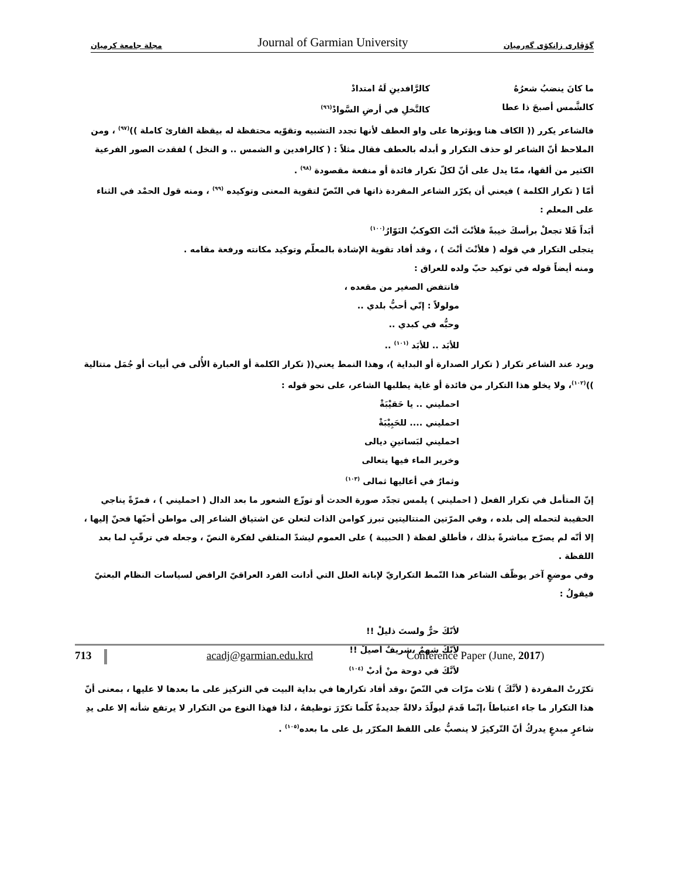مجلة جامعة كرميان Journal of Garmian University گۆڤاری زانكۆی گەرمیان
ما كانَ ينضبُ شعرُهُ كالرَّافدينِ لَهُ امتدادْ
كالشَّمس أصبحَ ذا عطا كالنَّخلِ في أرضِ السَّوادْ<sup>(٩٦)</sup>
فالشاعر يكرر (( الكاف هنا ويؤثرها على واو العطف لأنها تجدد التشبيه وتقوّيه محتفظة له بيقظة القارئ كاملة ))<sup>(٩٧)</sup> ، ومن الملاحظ أنّ الشاعر لو حذف التكرار و أبدله بالعطف فقال مثلاً : ( كالرافدين و الشمس .. و النخل ) لفقدت الصور الفرعية الكثير من ألقها، ممّا يدل على أنّ لكلّ تكرار فائدة أو منفعة مقصودة <sup>(٩٨)</sup> .
أمّا ( تكرار الكلمة ) فيعني أن يكرّر الشاعر المفردة ذاتها في النّصّ لتقوية المعنى وتوكيده <sup>(٩٩)</sup> ، ومنه قول الحمْد في الثناء على المعلم :
أبَداً فَلا تجعلْ برأسكَ خيبةً فلأنْتَ أنْتَ الكوكبُ النَوّارُ<sup>(١٠٠)</sup>
يتجلى التكرار في قوله ( فلأنْتَ أنْتَ ) ، وقد أفاد تقوية الإشادة بالمعلّم وتوكيد مكانته ورفعة مقامه .
ومنه أيضاً قوله في توكيد حبّ ولده للعراق :
فانتفض الصغير من مقعده ،
مولولاً : إنّي أحبُّ بلدي ..
وحبُّه في كبدي ..
للأبَد .. للأبَد <sup>(١٠١)</sup> ..
ويرد عند الشاعر تكرار ( تكرار الصدارة أو البداية )، وهذا النمط يعني(( تكرار الكلمة أو العبارة الأُلى في أبيات أو جُمَل متتالية ))<sup>(١٠٢)</sup>، ولا يخلو هذا التكرار من فائدة أو غاية يطلبها الشاعر، على نحو قوله :
احمليني .. يا حَقيْبَةْ
احمليني .... للحَبِيْبَةْ
احمليني لبَساتينِ ديالى
وخرير الماء فيها يتعالى
وثمارٌ في أعاليها ثمالى <sup>(١٠٣)</sup>
إنّ المتأمل في تكرار الفعل ( احمليني ) يلمس تجدّد صورة الحدث أو توزّع الشعور ما بعد الدال ( احمليني ) ، فمرّةً يناجي الحقيبة لتحمله إلى بلده ، وفي المرّتين المتتاليتين تبرز كوامن الذات لتعلن عن اشتياق الشاعر إلى مواطن أحبّها فحنّ إليها ، إلا أنّه لم يصرّح مباشرةً بذلك ، فأطلق لفظة ( الحبيبة ) على العموم ليشدّ المتلقي لفكرة النصّ ، وجعله في ترقّبٍ لما بعد اللفظة .
وفي موضعٍ آخر يوظّف الشاعر هذا النّمط التكراريّ لإبانة العلل التي أدانت الفرد العراقيّ الرافض لسياسات النظام البعثيّ فيقولُ :
لأنّكَ حرٌّ ولستَ ذليلْ !!
لأنَّكَ شهمٌ ،شريفٌ أصيلْ !!
لأنَّكَ في دوحة منْ أدبْ <sup>(١٠٤)</sup>
تكرّرتْ المفردة ( لأنَّكَ ) ثلاث مرّات في النّصّ ،وقد أفاد تكرارها في بداية البيت في التركيز على ما بعدها لا عليها ، بمعنى أنّ هذا التكرار ما جاء اعتباطاً ،إنّما قَدمَ ليولّدَ دلالةً جديدةً كلّما تكرّرَ توظيفهُ ، لذا فهذا النوع من التكرار لا يرتفع شأنه إلا على يدِ شاعرٍ مبدعٍ يدركُ أنّ التّركيزَ لا ينصبُّ على اللفظ المكرّر بل على ما بعده<sup>(١٠٥)</sup> .
713 acadj@garmian.edu.krd Conference Paper (June, 2017)